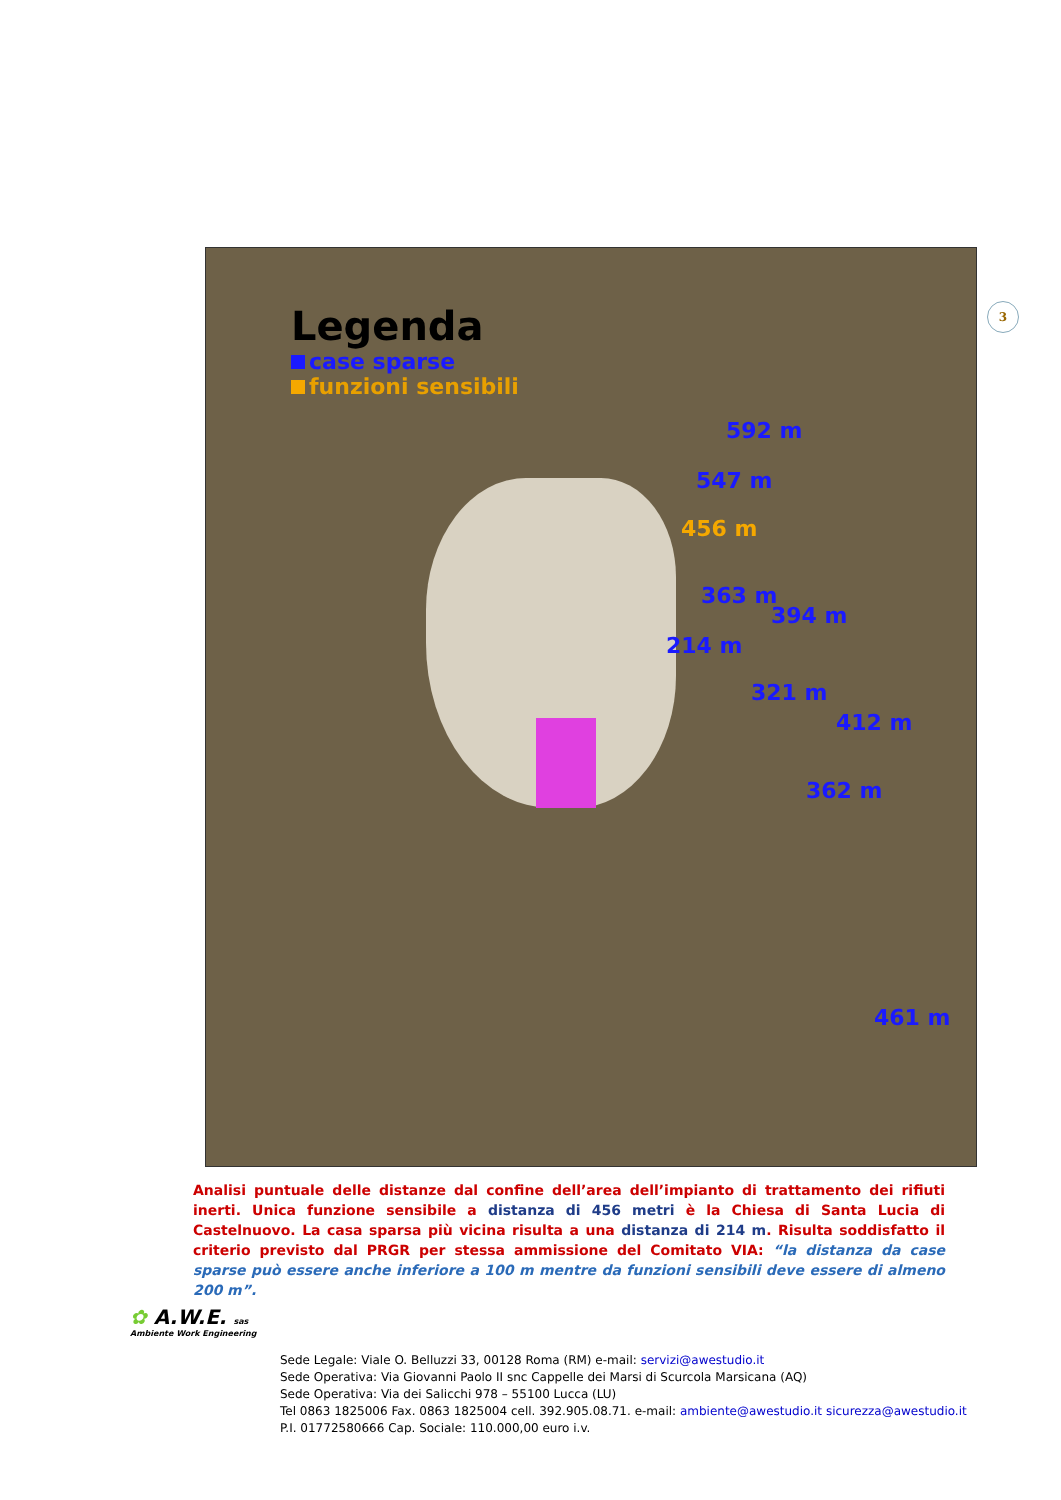Legenda
case sparse
funzioni sensibili
592 m
547 m
456 m
363 m
394 m
214 m
321 m
412 m
362 m
461 m
3
Analisi puntuale delle distanze dal confine dell’area dell’impianto di trattamento dei rifiuti inerti. Unica funzione sensibile a distanza di 456 metri è la Chiesa di Santa Lucia di Castelnuovo. La casa sparsa più vicina risulta a una distanza di 214 m. Risulta soddisfatto il criterio previsto dal PRGR per stessa ammissione del Comitato VIA: “la distanza da case sparse può essere anche inferiore a 100 m mentre da funzioni sensibili deve essere di almeno 200 m”.
✿ A.W.E. sas
Ambiente Work Engineering
Sede Legale: Viale O. Belluzzi 33, 00128 Roma (RM) e-mail: servizi@awestudio.it
Sede Operativa: Via Giovanni Paolo II snc Cappelle dei Marsi di Scurcola Marsicana (AQ)
Sede Operativa: Via dei Salicchi 978 – 55100 Lucca (LU)
Tel 0863 1825006 Fax. 0863 1825004 cell. 392.905.08.71. e-mail: ambiente@awestudio.it sicurezza@awestudio.it
P.I. 01772580666 Cap. Sociale: 110.000,00 euro i.v.